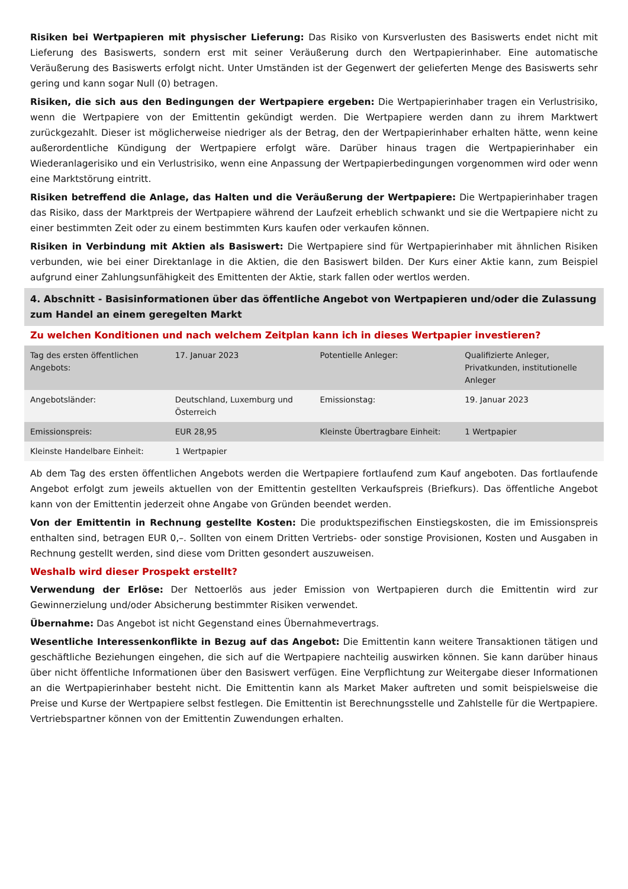Risiken bei Wertpapieren mit physischer Lieferung: Das Risiko von Kursverlusten des Basiswerts endet nicht mit Lieferung des Basiswerts, sondern erst mit seiner Veräußerung durch den Wertpapierinhaber. Eine automatische Veräußerung des Basiswerts erfolgt nicht. Unter Umständen ist der Gegenwert der gelieferten Menge des Basiswerts sehr gering und kann sogar Null (0) betragen.
Risiken, die sich aus den Bedingungen der Wertpapiere ergeben: Die Wertpapierinhaber tragen ein Verlustrisiko, wenn die Wertpapiere von der Emittentin gekündigt werden. Die Wertpapiere werden dann zu ihrem Marktwert zurückgezahlt. Dieser ist möglicherweise niedriger als der Betrag, den der Wertpapierinhaber erhalten hätte, wenn keine außerordentliche Kündigung der Wertpapiere erfolgt wäre. Darüber hinaus tragen die Wertpapierinhaber ein Wiederanlagerisiko und ein Verlustrisiko, wenn eine Anpassung der Wertpapierbedingungen vorgenommen wird oder wenn eine Marktstörung eintritt.
Risiken betreffend die Anlage, das Halten und die Veräußerung der Wertpapiere: Die Wertpapierinhaber tragen das Risiko, dass der Marktpreis der Wertpapiere während der Laufzeit erheblich schwankt und sie die Wertpapiere nicht zu einer bestimmten Zeit oder zu einem bestimmten Kurs kaufen oder verkaufen können.
Risiken in Verbindung mit Aktien als Basiswert: Die Wertpapiere sind für Wertpapierinhaber mit ähnlichen Risiken verbunden, wie bei einer Direktanlage in die Aktien, die den Basiswert bilden. Der Kurs einer Aktie kann, zum Beispiel aufgrund einer Zahlungsunfähigkeit des Emittenten der Aktie, stark fallen oder wertlos werden.
4. Abschnitt - Basisinformationen über das öffentliche Angebot von Wertpapieren und/oder die Zulassung zum Handel an einem geregelten Markt
Zu welchen Konditionen und nach welchem Zeitplan kann ich in dieses Wertpapier investieren?
| Tag des ersten öffentlichen Angebots: | 17. Januar 2023 | Potentielle Anleger: | Qualifizierte Anleger, Privatkunden, institutionelle Anleger |
| Angebotsländer: | Deutschland, Luxemburg und Österreich | Emissionstag: | 19. Januar 2023 |
| Emissionspreis: | EUR 28,95 | Kleinste Übertragbare Einheit: | 1 Wertpapier |
| Kleinste Handelbare Einheit: | 1 Wertpapier | | |
Ab dem Tag des ersten öffentlichen Angebots werden die Wertpapiere fortlaufend zum Kauf angeboten. Das fortlaufende Angebot erfolgt zum jeweils aktuellen von der Emittentin gestellten Verkaufspreis (Briefkurs). Das öffentliche Angebot kann von der Emittentin jederzeit ohne Angabe von Gründen beendet werden.
Von der Emittentin in Rechnung gestellte Kosten: Die produktspezifischen Einstiegskosten, die im Emissionspreis enthalten sind, betragen EUR 0,–. Sollten von einem Dritten Vertriebs- oder sonstige Provisionen, Kosten und Ausgaben in Rechnung gestellt werden, sind diese vom Dritten gesondert auszuweisen.
Weshalb wird dieser Prospekt erstellt?
Verwendung der Erlöse: Der Nettoerlös aus jeder Emission von Wertpapieren durch die Emittentin wird zur Gewinnerzielung und/oder Absicherung bestimmter Risiken verwendet.
Übernahme: Das Angebot ist nicht Gegenstand eines Übernahmevertrags.
Wesentliche Interessenkonflikte in Bezug auf das Angebot: Die Emittentin kann weitere Transaktionen tätigen und geschäftliche Beziehungen eingehen, die sich auf die Wertpapiere nachteilig auswirken können. Sie kann darüber hinaus über nicht öffentliche Informationen über den Basiswert verfügen. Eine Verpflichtung zur Weitergabe dieser Informationen an die Wertpapierinhaber besteht nicht. Die Emittentin kann als Market Maker auftreten und somit beispielsweise die Preise und Kurse der Wertpapiere selbst festlegen. Die Emittentin ist Berechnungsstelle und Zahlstelle für die Wertpapiere. Vertriebspartner können von der Emittentin Zuwendungen erhalten.